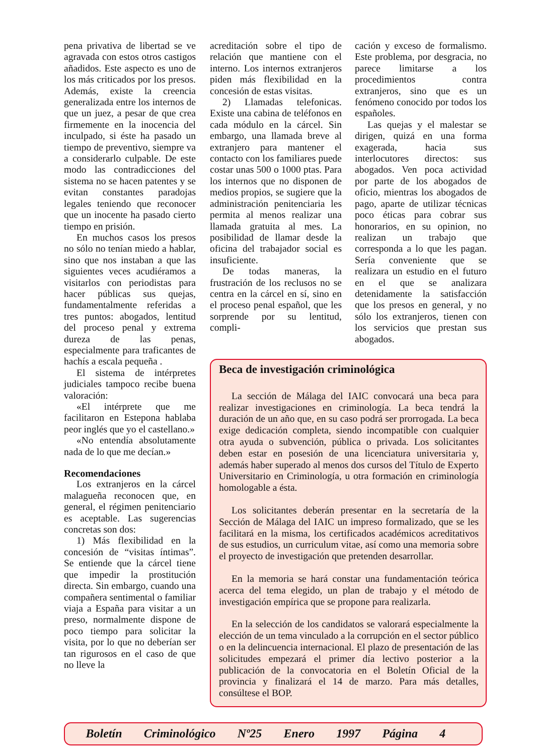pena privativa de libertad se ve agravada con estos otros castigos añadidos. Este aspecto es uno de los más criticados por los presos. Además, existe la creencia generalizada entre los internos de que un juez, a pesar de que crea firmemente en la inocencia del inculpado, si éste ha pasado un tiempo de preventivo, siempre va a considerarlo culpable. De este modo las contradicciones del sistema no se hacen patentes y se evitan constantes paradojas legales teniendo que reconocer que un inocente ha pasado cierto tiempo en prisión.
En muchos casos los presos no sólo no tenían miedo a hablar, sino que nos instaban a que las siguientes veces acudiéramos a visitarlos con periodistas para hacer públicas sus quejas, fundamentalmente referidas a tres puntos: abogados, lentitud del proceso penal y extrema dureza de las penas, especialmente para traficantes de hachís a escala pequeña .
El sistema de intérpretes judiciales tampoco recibe buena valoración:
«El intérprete que me facilitaron en Estepona hablaba peor inglés que yo el castellano.»
«No entendía absolutamente nada de lo que me decían.»
Recomendaciones
Los extranjeros en la cárcel malagueña reconocen que, en general, el régimen penitenciario es aceptable. Las sugerencias concretas son dos:
1) Más flexibilidad en la concesión de “visitas íntimas”. Se entiende que la cárcel tiene que impedir la prostitución directa. Sin embargo, cuando una compañera sentimental o familiar viaja a España para visitar a un preso, normalmente dispone de poco tiempo para solicitar la visita, por lo que no deberían ser tan rigurosos en el caso de que no lleve la
acreditación sobre el tipo de relación que mantiene con el interno. Los internos extranjeros piden más flexibilidad en la concesión de estas visitas.
2) Llamadas telefonicas. Existe una cabina de teléfonos en cada módulo en la cárcel. Sin embargo, una llamada breve al extranjero para mantener el contacto con los familiares puede costar unas 500 o 1000 ptas. Para los internos que no disponen de medios propios, se sugiere que la administración penitenciaria les permita al menos realizar una llamada gratuita al mes. La posibilidad de llamar desde la oficina del trabajador social es insuficiente.
De todas maneras, la frustración de los reclusos no se centra en la cárcel en sí, sino en el proceso penal español, que les sorprende por su lentitud, compli-
cación y exceso de formalismo. Este problema, por desgracia, no parece limitarse a los procedimientos contra extranjeros, sino que es un fenómeno conocido por todos los españoles.
Las quejas y el malestar se dirigen, quizá en una forma exagerada, hacia sus interlocutores directos: sus abogados. Ven poca actividad por parte de los abogados de oficio, mientras los abogados de pago, aparte de utilizar técnicas poco éticas para cobrar sus honorarios, en su opinion, no realizan un trabajo que corresponda a lo que les pagan. Sería conveniente que se realizara un estudio en el futuro en el que se analizara detenidamente la satisfacción que los presos en general, y no sólo los extranjeros, tienen con los servicios que prestan sus abogados.
Beca de investigación criminológica
La sección de Málaga del IAIC convocará una beca para realizar investigaciones en criminología. La beca tendrá la duración de un año que, en su caso podrá ser prorrogada. La beca exige dedicación completa, siendo incompatible con cualquier otra ayuda o subvención, pública o privada. Los solicitantes deben estar en posesión de una licenciatura universitaria y, además haber superado al menos dos cursos del Título de Experto Universitario en Criminología, u otra formación en criminología homologable a ésta.
Los solicitantes deberán presentar en la secretaría de la Sección de Málaga del IAIC un impreso formalizado, que se les facilitará en la misma, los certificados académicos acreditativos de sus estudios, un curriculum vitae, así como una memoria sobre el proyecto de investigación que pretenden desarrollar.
En la memoria se hará constar una fundamentación teórica acerca del tema elegido, un plan de trabajo y el método de investigación empírica que se propone para realizarla.
En la selección de los candidatos se valorará especialmente la elección de un tema vinculado a la corrupción en el sector público o en la delincuencia internacional. El plazo de presentación de las solicitudes empezará el primer día lectivo posterior a la publicación de la convocatoria en el Boletín Oficial de la provincia y finalizará el 14 de marzo. Para más detalles, consúltese el BOP.
Boletín Criminológico Nº25 Enero 1997 Página 4